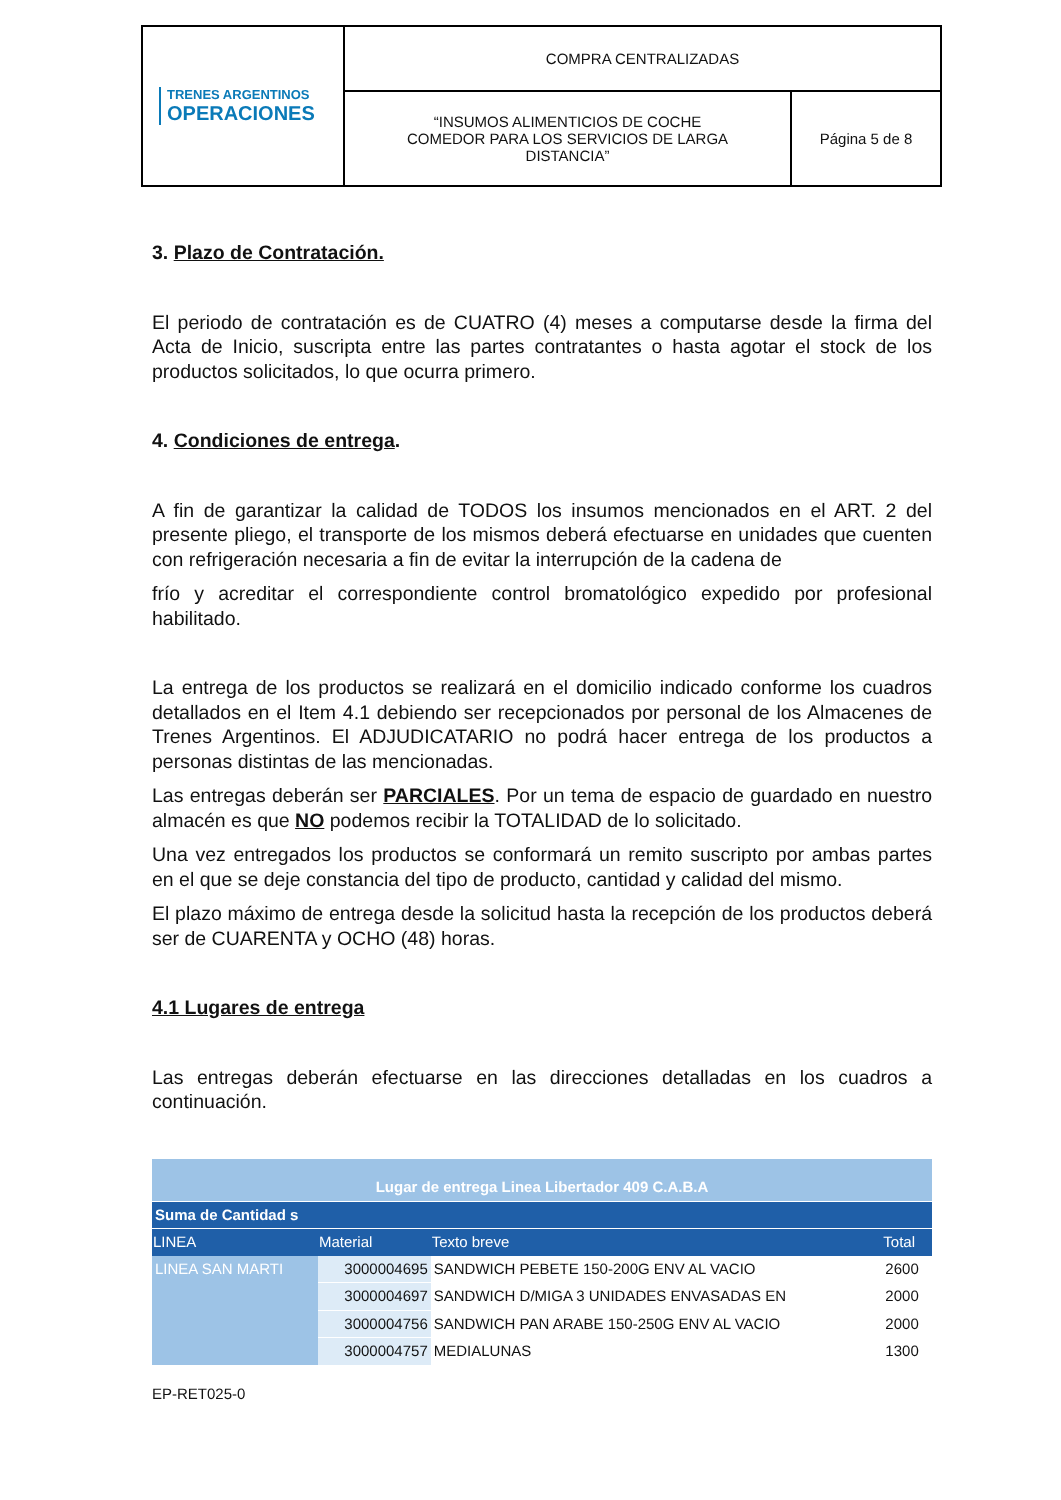| TRENES ARGENTINOS OPERACIONES | COMPRA CENTRALIZADAS | |
| | “INSUMOS ALIMENTICIOS DE COCHE COMEDOR PARA LOS SERVICIOS DE LARGA DISTANCIA” | Página 5 de 8 |
3. Plazo de Contratación.
El periodo de contratación es de CUATRO (4) meses a computarse desde la firma del Acta de Inicio, suscripta entre las partes contratantes o hasta agotar el stock de los productos solicitados, lo que ocurra primero.
4. Condiciones de entrega.
A fin de garantizar la calidad de TODOS los insumos mencionados en el ART. 2 del presente pliego, el transporte de los mismos deberá efectuarse en unidades que cuenten con refrigeración necesaria a fin de evitar la interrupción de la cadena de
frío y acreditar el correspondiente control bromatológico expedido por profesional habilitado.
La entrega de los productos se realizará en el domicilio indicado conforme los cuadros detallados en el Item 4.1 debiendo ser recepcionados por personal de los Almacenes de Trenes Argentinos. El ADJUDICATARIO no podrá hacer entrega de los productos a personas distintas de las mencionadas.
Las entregas deberán ser PARCIALES. Por un tema de espacio de guardado en nuestro almacén es que NO podemos recibir la TOTALIDAD de lo solicitado.
Una vez entregados los productos se conformará un remito suscripto por ambas partes en el que se deje constancia del tipo de producto, cantidad y calidad del mismo.
El plazo máximo de entrega desde la solicitud hasta la recepción de los productos deberá ser de CUARENTA y OCHO (48) horas.
4.1 Lugares de entrega
Las entregas deberán efectuarse en las direcciones detalladas en los cuadros a continuación.
| Lugar de entrega Linea Libertador 409 C.A.B.A | | | |
| Suma de Cantidad s | | | |
| LINEA | Material | Texto breve | Total |
| LINEA SAN MARTI | 3000004695 | SANDWICH PEBETE 150-200G ENV AL VACIO | 2600 |
| | 3000004697 | SANDWICH D/MIGA 3 UNIDADES ENVASADAS EN | 2000 |
| | 3000004756 | SANDWICH PAN ARABE 150-250G ENV AL VACIO | 2000 |
| | 3000004757 | MEDIALUNAS | 1300 |
EP-RET025-0